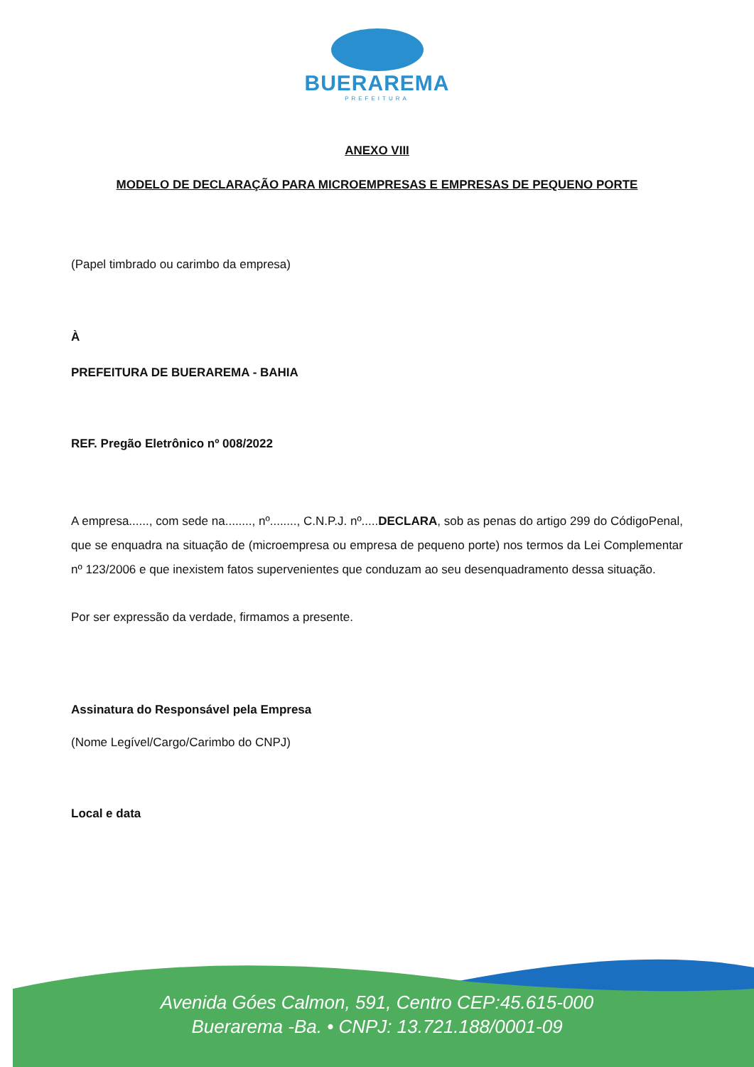BUERAREMA
PREFEITURA
ANEXO VIII
MODELO DE DECLARAÇÃO PARA MICROEMPRESAS E EMPRESAS DE PEQUENO PORTE
(Papel timbrado ou carimbo da empresa)
À
PREFEITURA DE BUERAREMA - BAHIA
REF. Pregão Eletrônico nº 008/2022
A empresa......, com sede na........, nº........, C.N.P.J. nº.....DECLARA, sob as penas do artigo 299 do CódigoPenal, que se enquadra na situação de (microempresa ou empresa de pequeno porte) nos termos da Lei Complementar nº 123/2006 e que inexistem fatos supervenientes que conduzam ao seu desenquadramento dessa situação.
Por ser expressão da verdade, firmamos a presente.
Assinatura do Responsável pela Empresa
(Nome Legível/Cargo/Carimbo do CNPJ)
Local e data
Avenida Góes Calmon, 591, Centro CEP:45.615-000
Buerarema -Ba. • CNPJ: 13.721.188/0001-09